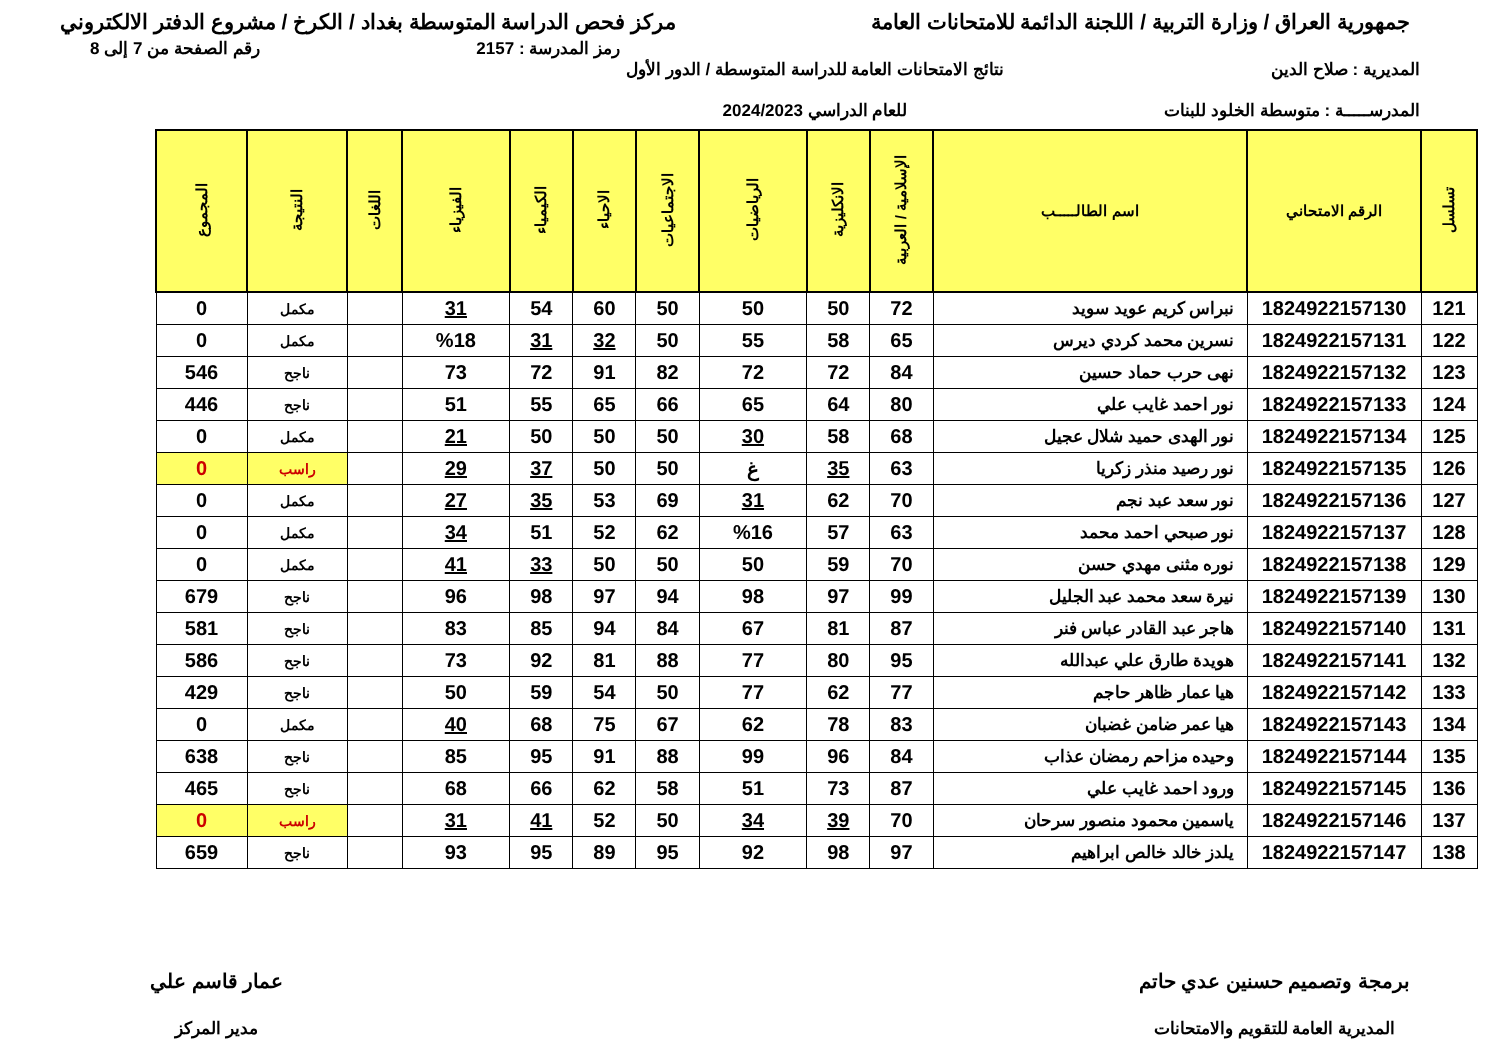جمهورية العراق / وزارة التربية / اللجنة الدائمة للامتحانات العامة
مركز فحص الدراسة المتوسطة بغداد / الكرخ / مشروع الدفتر الالكتروني
رمز المدرسة : 2157 رقم الصفحة من 7 إلى 8
المديرية : صلاح الدين
المدرســـــة : متوسطة الخلود للبنات
نتائج الامتحانات العامة للدراسة المتوسطة / الدور الأول
للعام الدراسي 2024/2023
| تسلسل | الرقم الامتحاني | اسم الطالـــــب | الإسلامية / العربية | الانكليزية | الرياضيات | الاجتماعيات | الاحياء | الكيمياء | الفيزياء | اللغات | النتيجة | المجموع |
| --- | --- | --- | --- | --- | --- | --- | --- | --- | --- | --- | --- | --- |
| 121 | 1824922157130 | نبراس كريم عويد سويد | 72 | 50 | 50 | 50 | 60 | 54 | 31 | | مكمل | 0 |
| 122 | 1824922157131 | نسرين محمد كردي ديرس | 65 | 58 | 55 | 50 | 32 | 31 | %18 | | مكمل | 0 |
| 123 | 1824922157132 | نهى حرب حماد حسين | 84 | 72 | 72 | 82 | 91 | 72 | 73 | | ناجح | 546 |
| 124 | 1824922157133 | نور احمد غايب علي | 80 | 64 | 65 | 66 | 65 | 55 | 51 | | ناجح | 446 |
| 125 | 1824922157134 | نور الهدى حميد شلال عجيل | 68 | 58 | 30 | 50 | 50 | 50 | 21 | | مكمل | 0 |
| 126 | 1824922157135 | نور رصيد منذر زكريا | 63 | 35 | غ | 50 | 50 | 37 | 29 | | راسب | 0 |
| 127 | 1824922157136 | نور سعد عبد نجم | 70 | 62 | 31 | 69 | 53 | 35 | 27 | | مكمل | 0 |
| 128 | 1824922157137 | نور صبحي احمد محمد | 63 | 57 | %16 | 62 | 52 | 51 | 34 | | مكمل | 0 |
| 129 | 1824922157138 | نوره مثنى مهدي حسن | 70 | 59 | 50 | 50 | 50 | 33 | 41 | | مكمل | 0 |
| 130 | 1824922157139 | نيرة سعد محمد عبد الجليل | 99 | 97 | 98 | 94 | 97 | 98 | 96 | | ناجح | 679 |
| 131 | 1824922157140 | هاجر عبد القادر عباس فنر | 87 | 81 | 67 | 84 | 94 | 85 | 83 | | ناجح | 581 |
| 132 | 1824922157141 | هويدة طارق علي عبدالله | 95 | 80 | 77 | 88 | 81 | 92 | 73 | | ناجح | 586 |
| 133 | 1824922157142 | هيا عمار ظاهر حاجم | 77 | 62 | 77 | 50 | 54 | 59 | 50 | | ناجح | 429 |
| 134 | 1824922157143 | هيا عمر ضامن غضبان | 83 | 78 | 62 | 67 | 75 | 68 | 40 | | مكمل | 0 |
| 135 | 1824922157144 | وحيده مزاحم رمضان عذاب | 84 | 96 | 99 | 88 | 91 | 95 | 85 | | ناجح | 638 |
| 136 | 1824922157145 | ورود احمد غايب علي | 87 | 73 | 51 | 58 | 62 | 66 | 68 | | ناجح | 465 |
| 137 | 1824922157146 | ياسمين محمود منصور سرحان | 70 | 39 | 34 | 50 | 52 | 41 | 31 | | راسب | 0 |
| 138 | 1824922157147 | يلدز خالد خالص ابراهيم | 97 | 98 | 92 | 95 | 89 | 95 | 93 | | ناجح | 659 |
برمجة وتصميم حسنين عدي حاتم
المديرية العامة للتقويم والامتحانات
عمار قاسم علي
مدير المركز